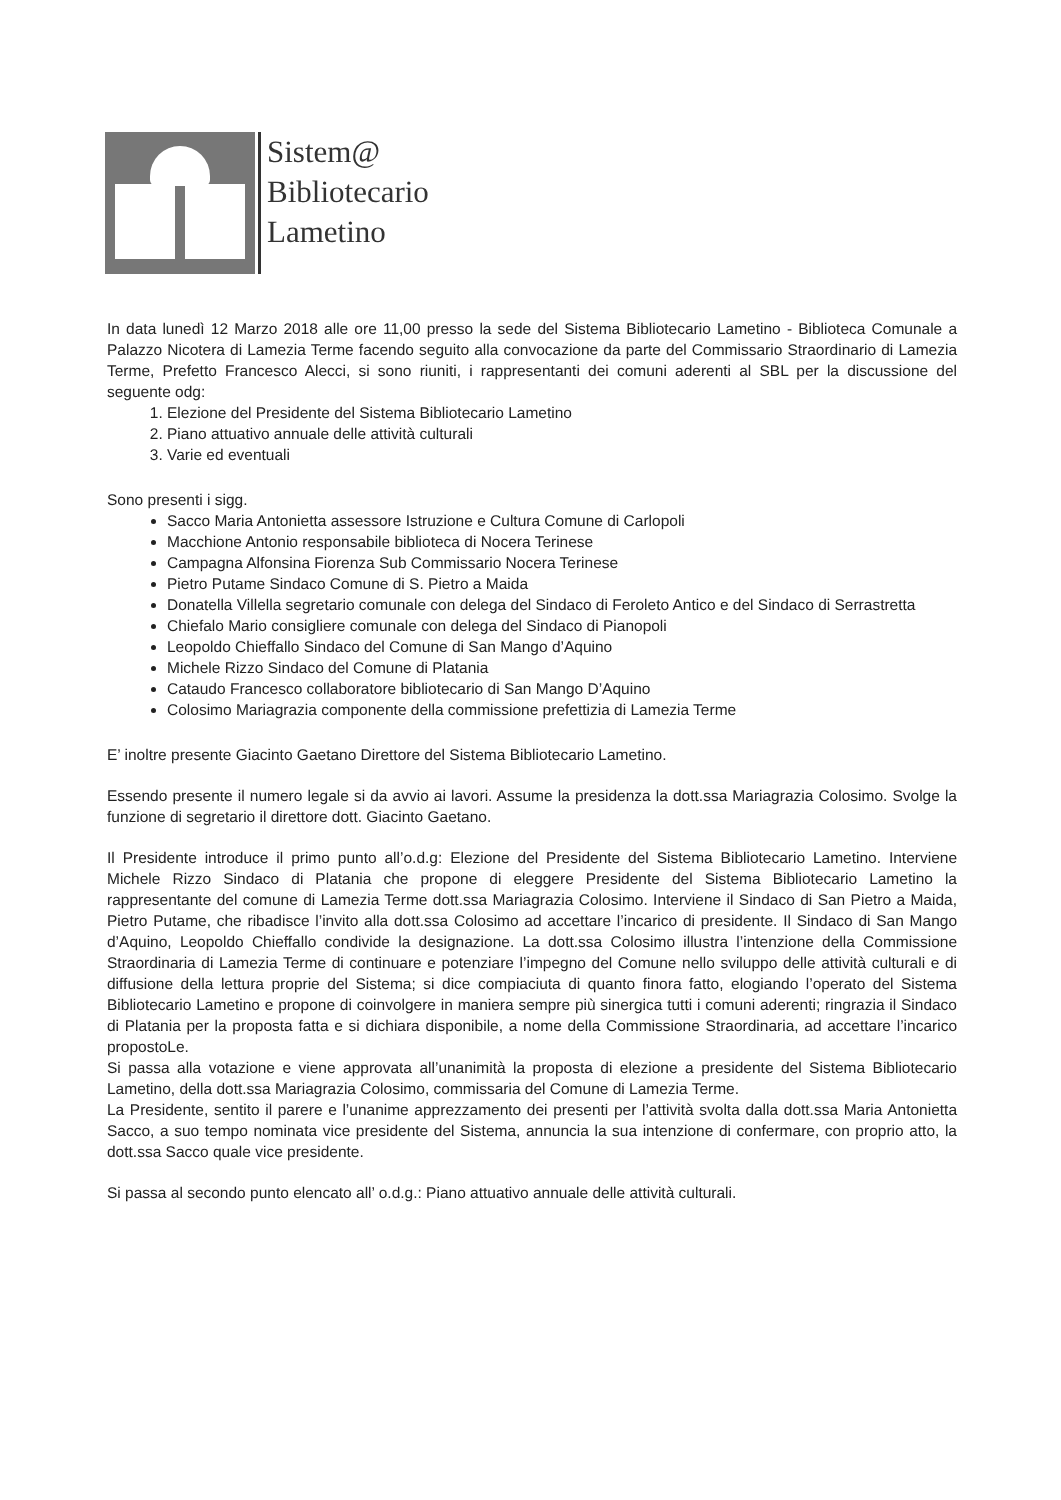Sistem@
Bibliotecario
Lametino
In data lunedì 12 Marzo 2018 alle ore 11,00 presso la sede del Sistema Bibliotecario Lametino - Biblioteca Comunale a Palazzo Nicotera di Lamezia Terme facendo seguito alla convocazione da parte del Commissario Straordinario di Lamezia Terme, Prefetto Francesco Alecci, si sono riuniti, i rappresentanti dei comuni aderenti al SBL per la discussione del seguente odg:
1. Elezione del Presidente del Sistema Bibliotecario Lametino
2. Piano attuativo annuale delle attività culturali
3. Varie ed eventuali
Sono presenti i sigg.
Sacco Maria Antonietta assessore Istruzione e Cultura Comune di Carlopoli
Macchione Antonio responsabile biblioteca di Nocera Terinese
Campagna Alfonsina Fiorenza Sub Commissario Nocera Terinese
Pietro Putame Sindaco Comune di S. Pietro a Maida
Donatella Villella segretario comunale con delega del Sindaco di Feroleto Antico e del Sindaco di Serrastretta
Chiefalo Mario consigliere comunale con delega del Sindaco di Pianopoli
Leopoldo Chieffallo Sindaco del Comune di San Mango d’Aquino
Michele Rizzo Sindaco del Comune di Platania
Cataudo Francesco collaboratore bibliotecario di San Mango D’Aquino
Colosimo Mariagrazia componente della commissione prefettizia di Lamezia Terme
E’ inoltre presente Giacinto Gaetano Direttore del Sistema Bibliotecario Lametino.
Essendo presente il numero legale si da avvio ai lavori. Assume la presidenza la dott.ssa Mariagrazia Colosimo. Svolge la funzione di segretario il direttore dott. Giacinto Gaetano.
Il Presidente introduce il primo punto all’o.d.g: Elezione del Presidente del Sistema Bibliotecario Lametino. Interviene Michele Rizzo Sindaco di Platania che propone di eleggere Presidente del Sistema Bibliotecario Lametino la rappresentante del comune di Lamezia Terme dott.ssa Mariagrazia Colosimo. Interviene il Sindaco di San Pietro a Maida, Pietro Putame, che ribadisce l’invito alla dott.ssa Colosimo ad accettare l’incarico di presidente. Il Sindaco di San Mango d’Aquino, Leopoldo Chieffallo condivide la designazione. La dott.ssa Colosimo illustra l’intenzione della Commissione Straordinaria di Lamezia Terme di continuare e potenziare l’impegno del Comune nello sviluppo delle attività culturali e di diffusione della lettura proprie del Sistema; si dice compiaciuta di quanto finora fatto, elogiando l’operato del Sistema Bibliotecario Lametino e propone di coinvolgere in maniera sempre più sinergica tutti i comuni aderenti; ringrazia il Sindaco di Platania per la proposta fatta e si dichiara disponibile, a nome della Commissione Straordinaria, ad accettare l’incarico propostoLe.
Si passa alla votazione e viene approvata all’unanimità la proposta di elezione a presidente del Sistema Bibliotecario Lametino, della dott.ssa Mariagrazia Colosimo, commissaria del Comune di Lamezia Terme.
La Presidente, sentito il parere e l’unanime apprezzamento dei presenti per l’attività svolta dalla dott.ssa Maria Antonietta Sacco, a suo tempo nominata vice presidente del Sistema, annuncia la sua intenzione di confermare, con proprio atto, la dott.ssa Sacco quale vice presidente.
Si passa al secondo punto elencato all’ o.d.g.: Piano attuativo annuale delle attività culturali.